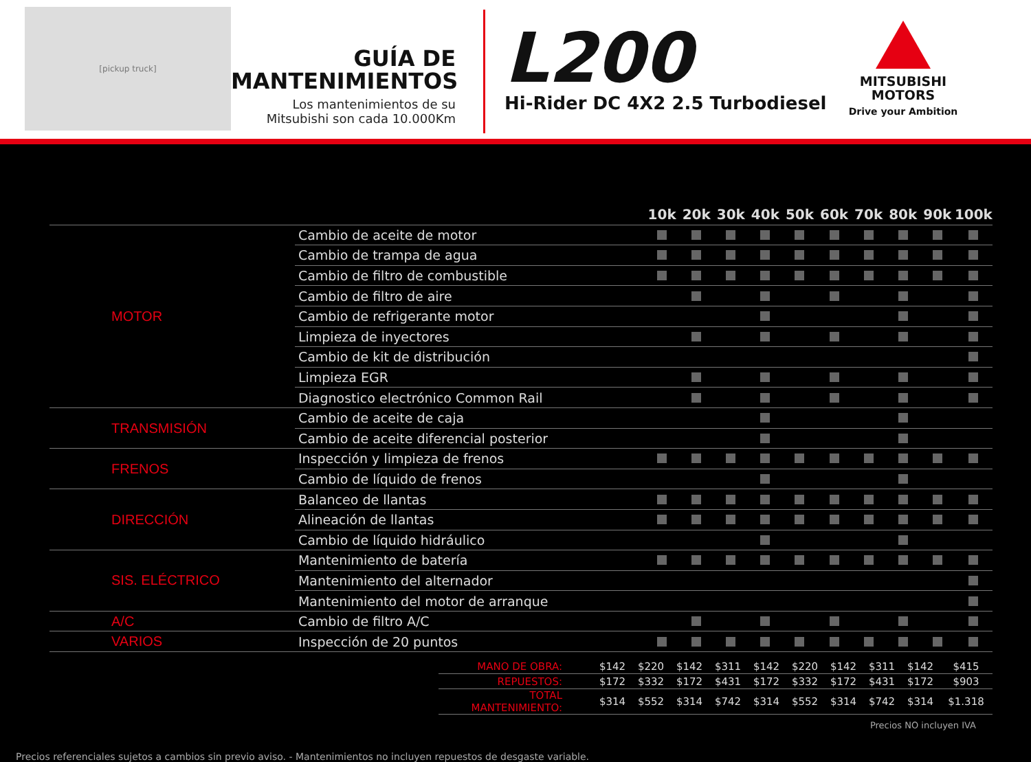[pickup truck]
GUÍA DE
MANTENIMIENTOS
Los mantenimientos de su
Mitsubishi son cada 10.000Km
L200
Hi-Rider DC 4X2 2.5 Turbodiesel
MITSUBISHI
MOTORS
Drive your Ambition
| | | | 10k | 20k | 30k | 40k | 50k | 60k | 70k | 80k | 90k | 100k |
| --- | --- | --- | --- | --- | --- | --- | --- | --- | --- | --- | --- | --- |
| MOTOR | Cambio de aceite de motor | | | | | | | | | | | |
| | Cambio de trampa de agua | | | | | | | | | | | |
| | Cambio de filtro de combustible | | | | | | | | | | | |
| | Cambio de filtro de aire | | | | | | | | | | | |
| | Cambio de refrigerante motor | | | | | | | | | | | |
| | Limpieza de inyectores | | | | | | | | | | | |
| | Cambio de kit de distribución | | | | | | | | | | | |
| | Limpieza EGR | | | | | | | | | | | |
| | Diagnostico electrónico Common Rail | | | | | | | | | | | |
| TRANSMISIÓN | Cambio de aceite de caja | | | | | | | | | | | |
| | Cambio de aceite diferencial posterior | | | | | | | | | | | |
| FRENOS | Inspección y limpieza de frenos | | | | | | | | | | | |
| | Cambio de líquido de frenos | | | | | | | | | | | |
| DIRECCIÓN | Balanceo de llantas | | | | | | | | | | | |
| | Alineación de llantas | | | | | | | | | | | |
| | Cambio de líquido hidráulico | | | | | | | | | | | |
| SIS. ELÉCTRICO | Mantenimiento de batería | | | | | | | | | | | |
| | Mantenimiento del alternador | | | | | | | | | | | |
| | Mantenimiento del motor de arranque | | | | | | | | | | | |
| A/C | Cambio de filtro A/C | | | | | | | | | | | |
| VARIOS | Inspección de 20 puntos | | | | | | | | | | | |
| MANO DE OBRA: | $142 | $220 | $142 | $311 | $142 | $220 | $142 | $311 | $142 | $415 |
| REPUESTOS: | $172 | $332 | $172 | $431 | $172 | $332 | $172 | $431 | $172 | $903 |
| TOTAL MANTENIMIENTO: | $314 | $552 | $314 | $742 | $314 | $552 | $314 | $742 | $314 | $1.318 |
Precios NO incluyen IVA
Precios referenciales sujetos a cambios sin previo aviso. - Mantenimientos no incluyen repuestos de desgaste variable.